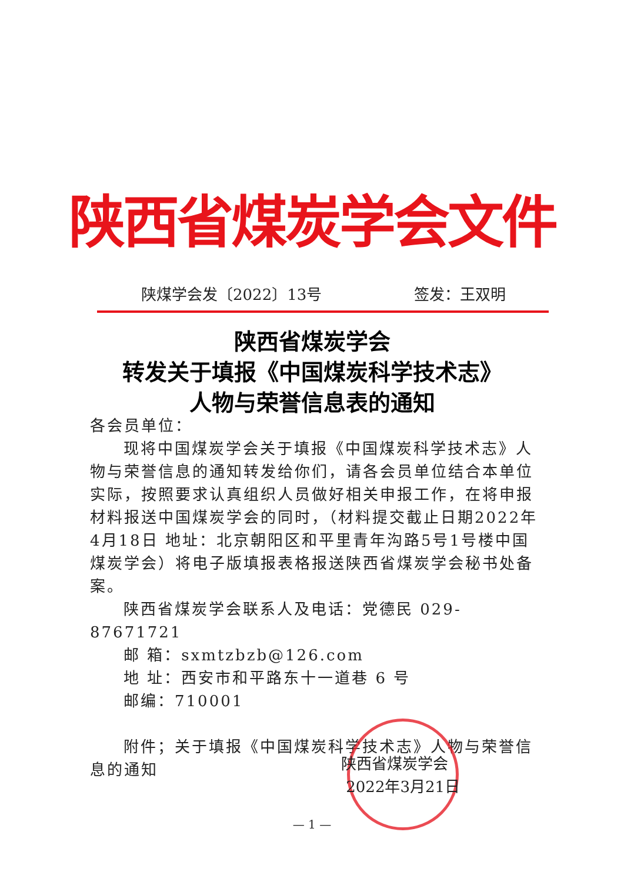陕西省煤炭学会文件
陕煤学会发〔2022〕13号 签发：王双明
陕西省煤炭学会
转发关于填报《中国煤炭科学技术志》
人物与荣誉信息表的通知
各会员单位：
现将中国煤炭学会关于填报《中国煤炭科学技术志》人物与荣誉信息的通知转发给你们，请各会员单位结合本单位实际，按照要求认真组织人员做好相关申报工作，在将申报材料报送中国煤炭学会的同时，（材料提交截止日期2022年4月18日 地址：北京朝阳区和平里青年沟路5号1号楼中国煤炭学会）将电子版填报表格报送陕西省煤炭学会秘书处备案。
陕西省煤炭学会联系人及电话：党德民 029-87671721
邮 箱：sxmtzbzb@126.com
地 址：西安市和平路东十一道巷 6 号
邮编：710001
附件；关于填报《中国煤炭科学技术志》人物与荣誉信息的通知
陕西省煤炭学会
2022年3月21日
— 1 —